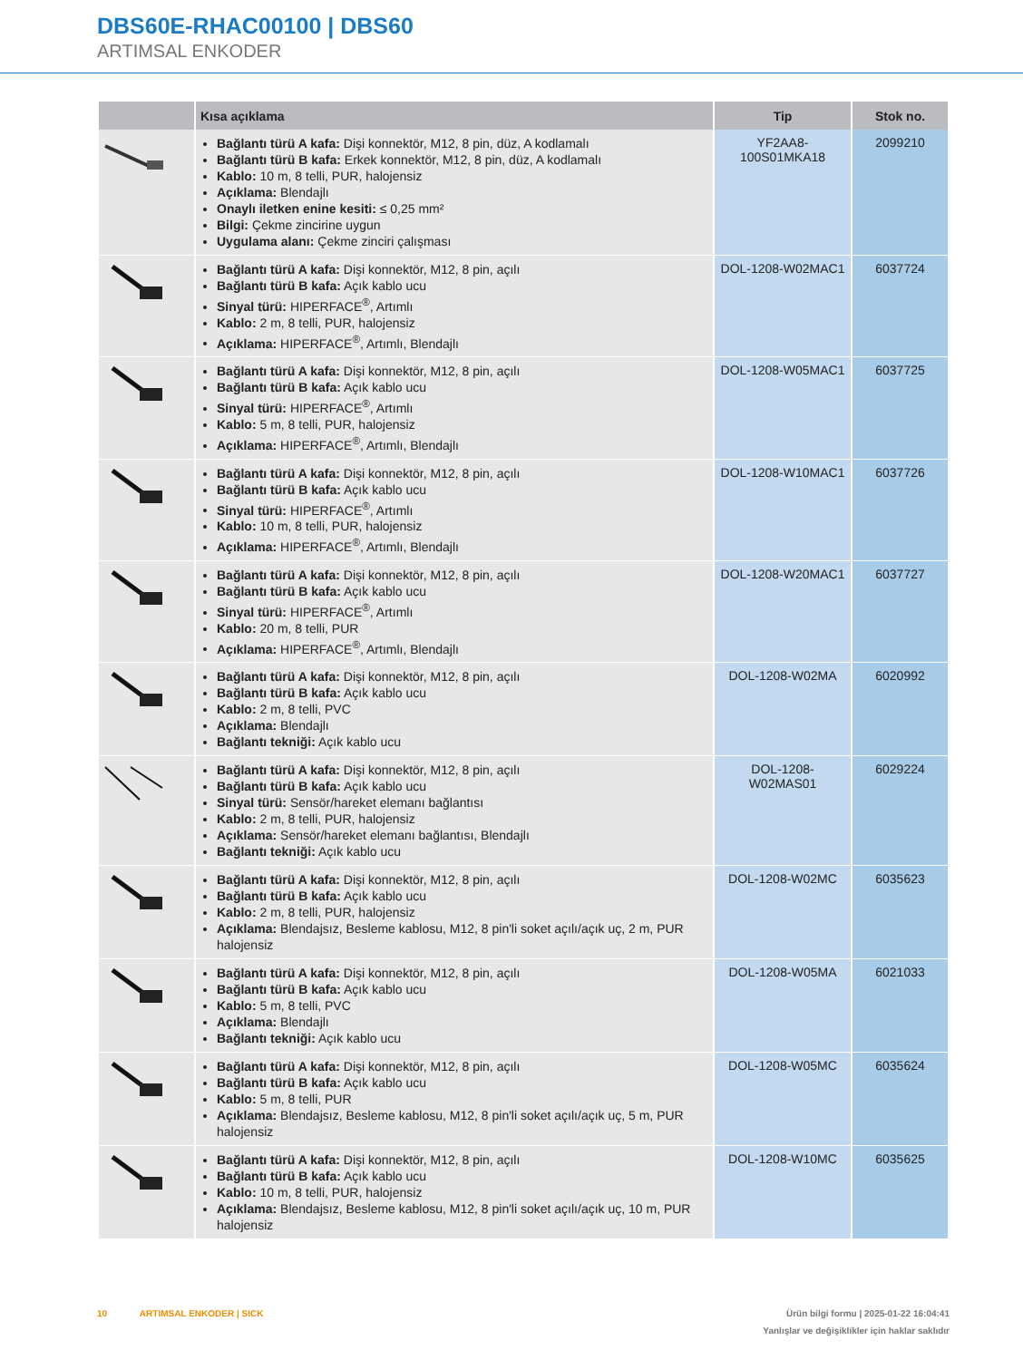DBS60E-RHAC00100 | DBS60
ARTIMSAL ENKODER
| | Kısa açıklama | Tip | Stok no. |
| --- | --- | --- | --- |
| | Bağlantı türü A kafa: Dişi konnektör, M12, 8 pin, düz, A kodlamalı Bağlantı türü B kafa: Erkek konnektör, M12, 8 pin, düz, A kodlamalı Kablo: 10 m, 8 telli, PUR, halojensiz Açıklama: Blendajlı Onaylı iletken enine kesiti: ≤ 0,25 mm² Bilgi: Çekme zincirine uygun Uygulama alanı: Çekme zinciri çalışması | YF2AA8- 100S01MKA18 | 2099210 |
| | Bağlantı türü A kafa: Dişi konnektör, M12, 8 pin, açılı Bağlantı türü B kafa: Açık kablo ucu Sinyal türü: HIPERFACE<sup>®</sup>, Artımlı Kablo: 2 m, 8 telli, PUR, halojensiz Açıklama: HIPERFACE<sup>®</sup>, Artımlı, Blendajlı | DOL-1208-W02MAC1 | 6037724 |
| | Bağlantı türü A kafa: Dişi konnektör, M12, 8 pin, açılı Bağlantı türü B kafa: Açık kablo ucu Sinyal türü: HIPERFACE<sup>®</sup>, Artımlı Kablo: 5 m, 8 telli, PUR, halojensiz Açıklama: HIPERFACE<sup>®</sup>, Artımlı, Blendajlı | DOL-1208-W05MAC1 | 6037725 |
| | Bağlantı türü A kafa: Dişi konnektör, M12, 8 pin, açılı Bağlantı türü B kafa: Açık kablo ucu Sinyal türü: HIPERFACE<sup>®</sup>, Artımlı Kablo: 10 m, 8 telli, PUR, halojensiz Açıklama: HIPERFACE<sup>®</sup>, Artımlı, Blendajlı | DOL-1208-W10MAC1 | 6037726 |
| | Bağlantı türü A kafa: Dişi konnektör, M12, 8 pin, açılı Bağlantı türü B kafa: Açık kablo ucu Sinyal türü: HIPERFACE<sup>®</sup>, Artımlı Kablo: 20 m, 8 telli, PUR Açıklama: HIPERFACE<sup>®</sup>, Artımlı, Blendajlı | DOL-1208-W20MAC1 | 6037727 |
| | Bağlantı türü A kafa: Dişi konnektör, M12, 8 pin, açılı Bağlantı türü B kafa: Açık kablo ucu Kablo: 2 m, 8 telli, PVC Açıklama: Blendajlı Bağlantı tekniği: Açık kablo ucu | DOL-1208-W02MA | 6020992 |
| | Bağlantı türü A kafa: Dişi konnektör, M12, 8 pin, açılı Bağlantı türü B kafa: Açık kablo ucu Sinyal türü: Sensör/hareket elemanı bağlantısı Kablo: 2 m, 8 telli, PUR, halojensiz Açıklama: Sensör/hareket elemanı bağlantısı, Blendajlı Bağlantı tekniği: Açık kablo ucu | DOL-1208- W02MAS01 | 6029224 |
| | Bağlantı türü A kafa: Dişi konnektör, M12, 8 pin, açılı Bağlantı türü B kafa: Açık kablo ucu Kablo: 2 m, 8 telli, PUR, halojensiz Açıklama: Blendajsız, Besleme kablosu, M12, 8 pin'li soket açılı/açık uç, 2 m, PUR halojensiz | DOL-1208-W02MC | 6035623 |
| | Bağlantı türü A kafa: Dişi konnektör, M12, 8 pin, açılı Bağlantı türü B kafa: Açık kablo ucu Kablo: 5 m, 8 telli, PVC Açıklama: Blendajlı Bağlantı tekniği: Açık kablo ucu | DOL-1208-W05MA | 6021033 |
| | Bağlantı türü A kafa: Dişi konnektör, M12, 8 pin, açılı Bağlantı türü B kafa: Açık kablo ucu Kablo: 5 m, 8 telli, PUR Açıklama: Blendajsız, Besleme kablosu, M12, 8 pin'li soket açılı/açık uç, 5 m, PUR halojensiz | DOL-1208-W05MC | 6035624 |
| | Bağlantı türü A kafa: Dişi konnektör, M12, 8 pin, açılı Bağlantı türü B kafa: Açık kablo ucu Kablo: 10 m, 8 telli, PUR, halojensiz Açıklama: Blendajsız, Besleme kablosu, M12, 8 pin'li soket açılı/açık uç, 10 m, PUR halojensiz | DOL-1208-W10MC | 6035625 |
Ürün bilgi formu | 2025-01-22 16:04:41
Yanlışlar ve değişiklikler için haklar saklıdır 10 ARTIMSAL ENKODER | SICK